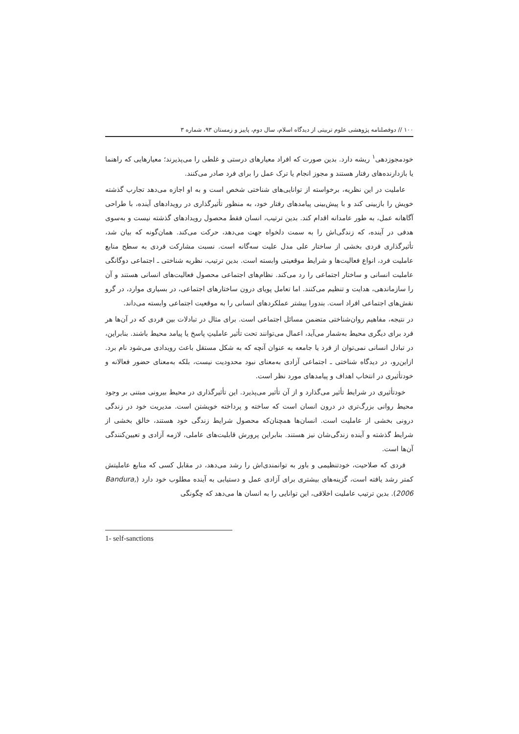١٠٠ // دوفصلنامه پژوهشی علوم تربیتی از دیدگاه اسلام، سال دوم، پاییز و زمستان ۹۳، شماره ۳
خودمجوزدهی<sup>١</sup> ریشه دارد. بدین صورت که افراد معیارهای درستی و غلطی را می‌پذیرند؛ معیارهایی که راهنما یا بازدارنده‌های رفتار هستند و مجوز انجام یا ترک عمل را برای فرد صادر می‌کنند.
عاملیت در این نظریه، برخواسته از توانایی‌های شناختی شخص است و به او اجازه می‌دهد تجارب گذشته خویش را بازبینی کند و با پیش‌بینی پیامدهای رفتار خود، به منظور تأثیرگذاری در رویدادهای آینده، با طراحی آگاهانه عمل، به طور عامدانه اقدام کند. بدین ترتیب، انسان فقط محصول رویدادهای گذشته نیست و به‌سوی هدفی در آینده، که زندگی‌اش را به سمت دلخواه جهت می‌دهد، حرکت می‌کند. همان‌گونه که بیان شد، تأثیرگذاری فردی بخشی از ساختار علی مدل علیت سه‌گانه است. نسبت مشارکت فردی به سطح منابع عاملیت فرد، انواع فعالیت‌ها و شرایط موقعیتی وابسته است. بدین ترتیب، نظریه شناختی ـ اجتماعی دوگانگی عاملیت انسانی و ساختار اجتماعی را رد می‌کند. نظام‌های اجتماعی محصول فعالیت‌های انسانی هستند و آن را سازماندهی، هدایت و تنظیم می‌کنند. اما تعامل پویای درون ساختارهای اجتماعی، در بسیاری موارد، در گرو نقش‌های اجتماعی افراد است. بندورا بیشتر عملکردهای انسانی را به موقعیت اجتماعی وابسته می‌داند.
در نتیجه، مفاهیم روان‌شناختی متضمن مسائل اجتماعی است. برای مثال در تبادلات بین فردی که در آن‌ها هر فرد برای دیگری محیط به‌شمار می‌آید، اعمال می‌توانند تحت تأثیر عاملیتِ پاسخ یا پیامد محیط باشند. بنابراین، در تبادل انسانی نمی‌توان از فرد یا جامعه به عنوان آنچه که به شکل مستقل باعث رویدادی می‌شود نام برد. ازاین‌رو، در دیدگاه شناختی ـ اجتماعی آزادی به‌معنای نبود محدودیت نیست، بلکه به‌معنای حضور فعالانه و خودتأثیری در انتخاب اهداف و پیامدهای مورد نظر است.
خودتأثیری در شرایط تأثیر می‌گذارد و از آن تأثیر می‌پذیرد. این تأثیرگذاری در محیط بیرونی مبتنی بر وجود محیط روانی بزرگ‌تری در درون انسان است که ساخته و پرداخته خویشتن است. مدیریت خود در زندگی درونی بخشی از عاملیت است. انسان‌ها همچنان‌که محصول شرایط زندگی خود هستند، خالق بخشی از شرایط گذشته و آینده زندگی‌شان نیز هستند. بنابراین پرورش قابلیت‌های عاملی، لازمه آزادی و تعیین‌کنندگی آن‌ها است.
فردی که صلاحیت، خودتنظیمی و باور به توانمندی‌اش را رشد می‌دهد، در مقابل کسی که منابع عاملیتش کمتر رشد یافته است، گزینه‌های بیشتری برای آزادی عمل و دستیابی به آینده مطلوب خود دارد (Bandura, 2006). بدین ترتیب عاملیت اخلاقی، این توانایی را به انسان ها می‌دهد که چگونگی
1- self-sanctions